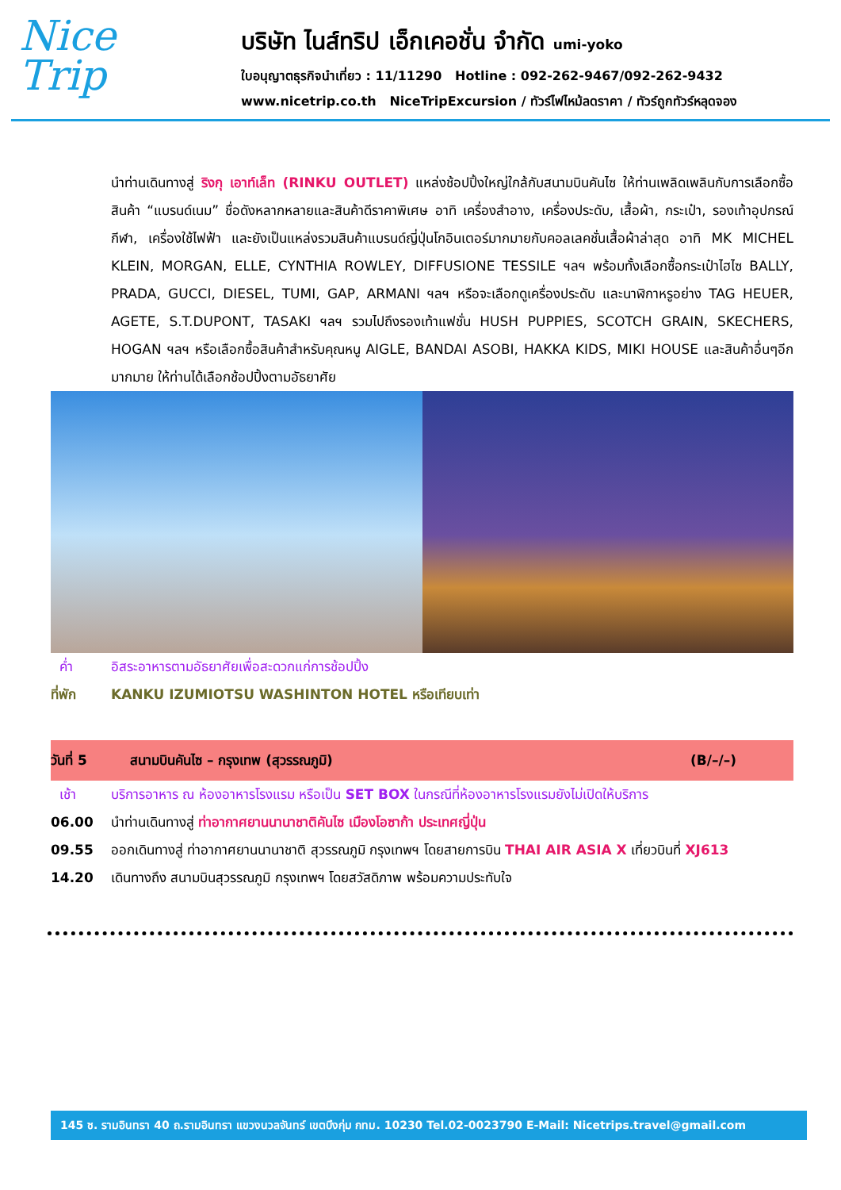Nice
Trip
บริษัท ไนส์ทริป เอ็กเคอชั่น จำกัด umi-yoko
ใบอนุญาตธุรกิจนำเที่ยว : 11/11290 Hotline : 092-262-9467/092-262-9432
www.nicetrip.co.th NiceTripExcursion / ทัวร์ไฟไหม้ลดราคา / ทัวร์ถูกทัวร์หลุดจอง
นำท่านเดินทางสู่ ริงกุ เอาท์เล็ท (RINKU OUTLET) แหล่งช้อปปิ้งใหญ่ใกล้กับสนามบินคันไซ ให้ท่านเพลิดเพลินกับการเลือกซื้อสินค้า “แบรนด์เนม” ชื่อดังหลากหลายและสินค้าดีราคาพิเศษ อาทิ เครื่องสำอาง, เครื่องประดับ, เสื้อผ้า, กระเป๋า, รองเท้าอุปกรณ์กีฬา, เครื่องใช้ไฟฟ้า และยังเป็นแหล่งรวมสินค้าแบรนด์ญี่ปุ่นโกอินเตอร์มากมายกับคอลเลคชั่นเสื้อผ้าล่าสุด อาทิ MK MICHEL KLEIN, MORGAN, ELLE, CYNTHIA ROWLEY, DIFFUSIONE TESSILE ฯลฯ พร้อมทั้งเลือกซื้อกระเป๋าไฮไซ BALLY, PRADA, GUCCI, DIESEL, TUMI, GAP, ARMANI ฯลฯ หรือจะเลือกดูเครื่องประดับ และนาฬิกาหรูอย่าง TAG HEUER, AGETE, S.T.DUPONT, TASAKI ฯลฯ รวมไปถึงรองเท้าแฟชั่น HUSH PUPPIES, SCOTCH GRAIN, SKECHERS, HOGAN ฯลฯ หรือเลือกซื้อสินค้าสำหรับคุณหนู AIGLE, BANDAI ASOBI, HAKKA KIDS, MIKI HOUSE และสินค้าอื่นๆอีกมากมาย ให้ท่านได้เลือกช้อปปิ้งตามอัธยาศัย
ค่ำ อิสระอาหารตามอัธยาศัยเพื่อสะดวกแก่การช้อปปิ้ง
ที่พัก KANKU IZUMIOTSU WASHINTON HOTEL หรือเทียบเท่า
วันที่ 5 สนามบินคันไซ – กรุงเทพ (สุวรรณภูมิ)
(B/–/–)
เช้า บริการอาหาร ณ ห้องอาหารโรงแรม หรือเป็น SET BOX ในกรณีที่ห้องอาหารโรงแรมยังไม่เปิดให้บริการ
06.00 นำท่านเดินทางสู่ ท่าอากาศยานนานาชาติคันไซ เมืองโอซาก้า ประเทศญี่ปุ่น
09.55 ออกเดินทางสู่ ท่าอากาศยานนานาชาติ สุวรรณภูมิ กรุงเทพฯ โดยสายการบิน THAI AIR ASIA X เที่ยวบินที่ XJ613
14.20 เดินทางถึง สนามบินสุวรรณภูมิ กรุงเทพฯ โดยสวัสดิภาพ พร้อมความประทับใจ
145 ซ. รามอินทรา 40 ถ.รามอินทรา แขวงนวลจันทร์ เขตบึงกุ่ม กทม. 10230 Tel.02-0023790 E-Mail: Nicetrips.travel@gmail.com